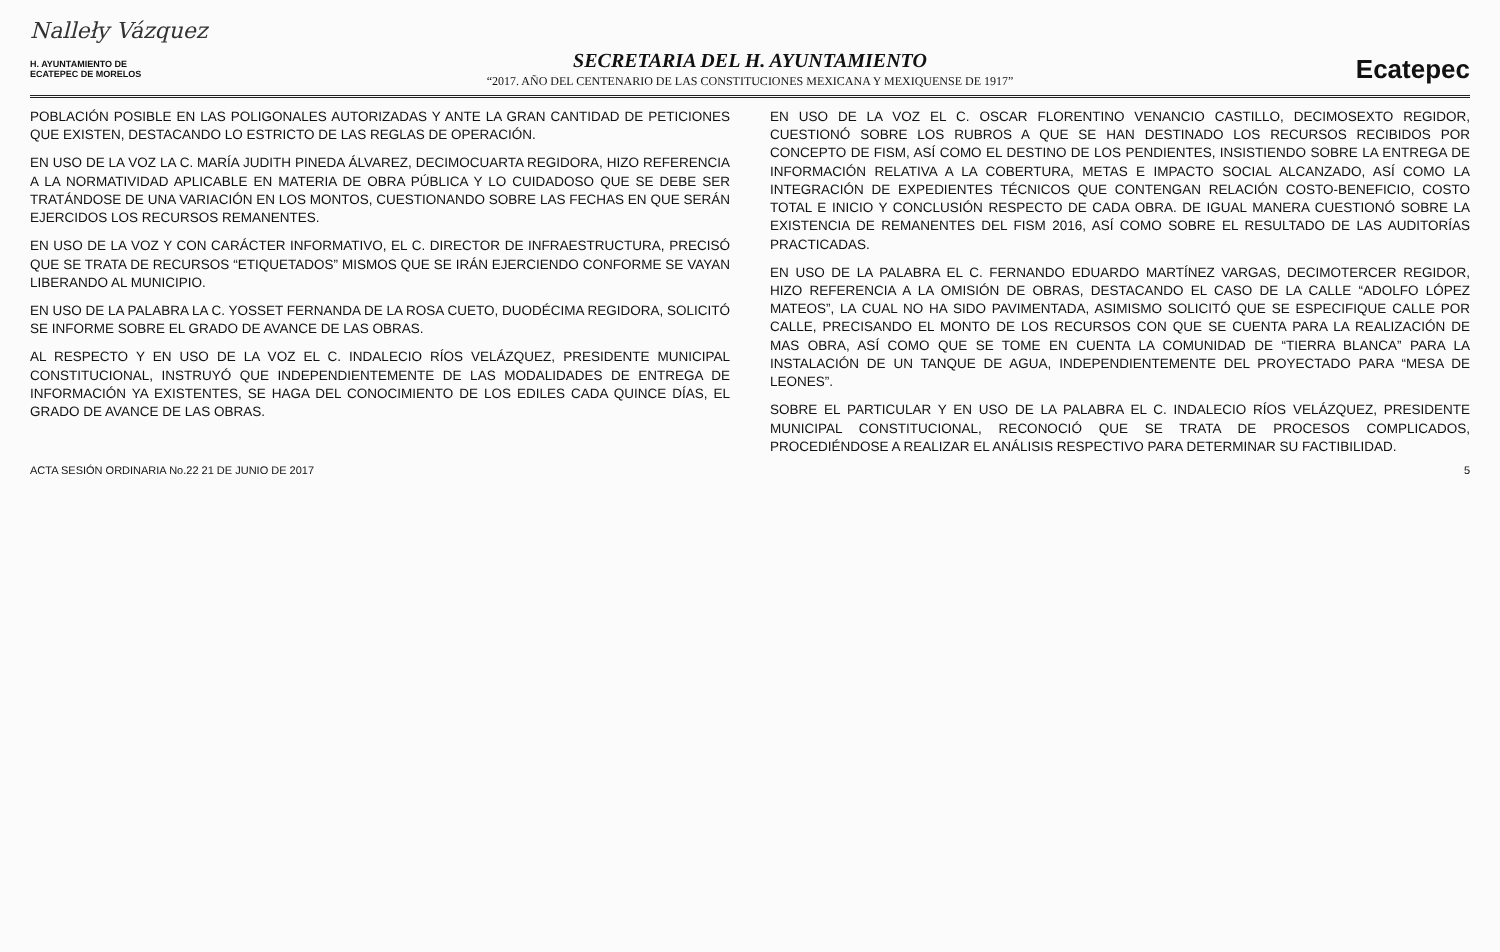Nalleły Vázquez
H. AYUNTAMIENTO DE
ECATEPEC DE MORELOS
SECRETARIA DEL H. AYUNTAMIENTO
“2017. AÑO DEL CENTENARIO DE LAS CONSTITUCIONES MEXICANA Y MEXIQUENSE DE 1917”
Ecatepec
POBLACIÓN POSIBLE EN LAS POLIGONALES AUTORIZADAS Y ANTE LA GRAN CANTIDAD DE PETICIONES QUE EXISTEN, DESTACANDO LO ESTRICTO DE LAS REGLAS DE OPERACIÓN.
EN USO DE LA VOZ LA C. MARÍA JUDITH PINEDA ÁLVAREZ, DECIMOCUARTA REGIDORA, HIZO REFERENCIA A LA NORMATIVIDAD APLICABLE EN MATERIA DE OBRA PÚBLICA Y LO CUIDADOSO QUE SE DEBE SER TRATÁNDOSE DE UNA VARIACIÓN EN LOS MONTOS, CUESTIONANDO SOBRE LAS FECHAS EN QUE SERÁN EJERCIDOS LOS RECURSOS REMANENTES.
EN USO DE LA VOZ Y CON CARÁCTER INFORMATIVO, EL C. DIRECTOR DE INFRAESTRUCTURA, PRECISÓ QUE SE TRATA DE RECURSOS “ETIQUETADOS” MISMOS QUE SE IRÁN EJERCIENDO CONFORME SE VAYAN LIBERANDO AL MUNICIPIO.
EN USO DE LA PALABRA LA C. YOSSET FERNANDA DE LA ROSA CUETO, DUODÉCIMA REGIDORA, SOLICITÓ SE INFORME SOBRE EL GRADO DE AVANCE DE LAS OBRAS.
AL RESPECTO Y EN USO DE LA VOZ EL C. INDALECIO RÍOS VELÁZQUEZ, PRESIDENTE MUNICIPAL CONSTITUCIONAL, INSTRUYÓ QUE INDEPENDIENTEMENTE DE LAS MODALIDADES DE ENTREGA DE INFORMACIÓN YA EXISTENTES, SE HAGA DEL CONOCIMIENTO DE LOS EDILES CADA QUINCE DÍAS, EL GRADO DE AVANCE DE LAS OBRAS.
EN USO DE LA VOZ EL C. OSCAR FLORENTINO VENANCIO CASTILLO, DECIMOSEXTO REGIDOR, CUESTIONÓ SOBRE LOS RUBROS A QUE SE HAN DESTINADO LOS RECURSOS RECIBIDOS POR CONCEPTO DE FISM, ASÍ COMO EL DESTINO DE LOS PENDIENTES, INSISTIENDO SOBRE LA ENTREGA DE INFORMACIÓN RELATIVA A LA COBERTURA, METAS E IMPACTO SOCIAL ALCANZADO, ASÍ COMO LA INTEGRACIÓN DE EXPEDIENTES TÉCNICOS QUE CONTENGAN RELACIÓN COSTO-BENEFICIO, COSTO TOTAL E INICIO Y CONCLUSIÓN RESPECTO DE CADA OBRA. DE IGUAL MANERA CUESTIONÓ SOBRE LA EXISTENCIA DE REMANENTES DEL FISM 2016, ASÍ COMO SOBRE EL RESULTADO DE LAS AUDITORÍAS PRACTICADAS.
EN USO DE LA PALABRA EL C. FERNANDO EDUARDO MARTÍNEZ VARGAS, DECIMOTERCER REGIDOR, HIZO REFERENCIA A LA OMISIÓN DE OBRAS, DESTACANDO EL CASO DE LA CALLE “ADOLFO LÓPEZ MATEOS”, LA CUAL NO HA SIDO PAVIMENTADA, ASIMISMO SOLICITÓ QUE SE ESPECIFIQUE CALLE POR CALLE, PRECISANDO EL MONTO DE LOS RECURSOS CON QUE SE CUENTA PARA LA REALIZACIÓN DE MAS OBRA, ASÍ COMO QUE SE TOME EN CUENTA LA COMUNIDAD DE “TIERRA BLANCA” PARA LA INSTALACIÓN DE UN TANQUE DE AGUA, INDEPENDIENTEMENTE DEL PROYECTADO PARA “MESA DE LEONES”.
SOBRE EL PARTICULAR Y EN USO DE LA PALABRA EL C. INDALECIO RÍOS VELÁZQUEZ, PRESIDENTE MUNICIPAL CONSTITUCIONAL, RECONOCIÓ QUE SE TRATA DE PROCESOS COMPLICADOS, PROCEDIÉNDOSE A REALIZAR EL ANÁLISIS RESPECTIVO PARA DETERMINAR SU FACTIBILIDAD.
ACTA SESIÓN ORDINARIA No.22 21 DE JUNIO DE 2017 5